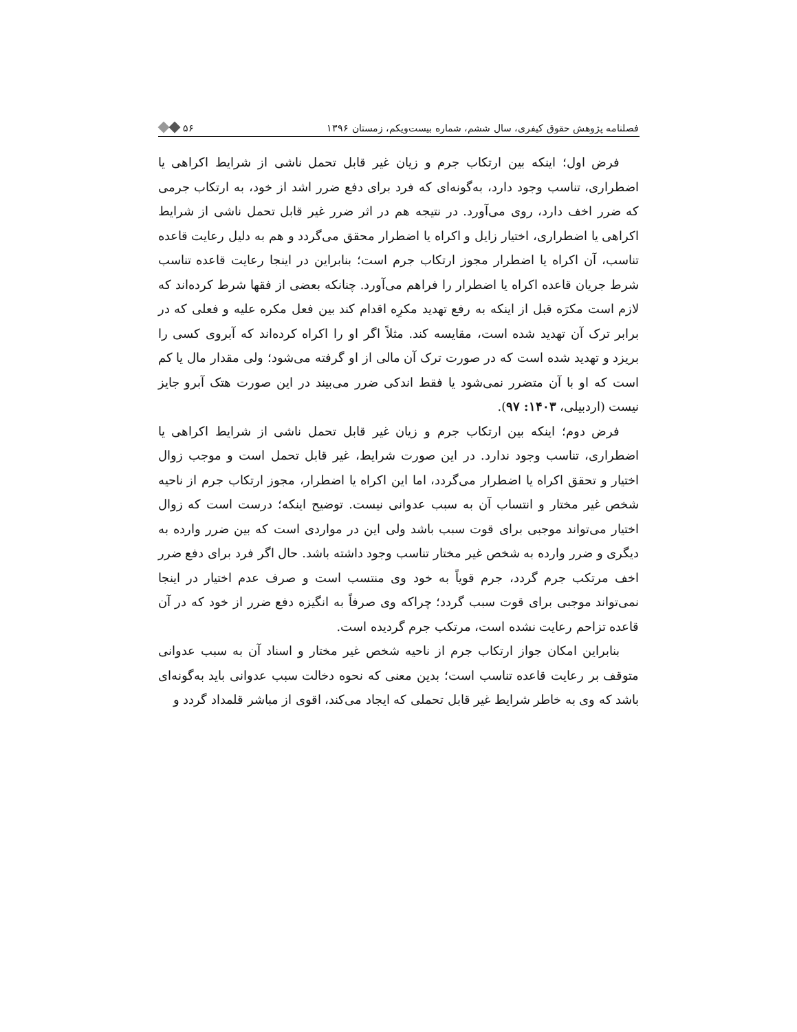فصلنامه پژوهش حقوق کیفری، سال ششم، شماره بیست‌ویکم، زمستان ۱۳۹۶ ۵۶
فرض اول؛ اینکه بین ارتکاب جرم و زیان غیر قابل تحمل ناشی از شرایط اکراهی یا اضطراری، تناسب وجود دارد، به‌گونه‌ای که فرد برای دفع ضرر اشد از خود، به ارتکاب جرمی که ضرر اخف دارد، روی می‌آورد. در نتیجه هم در اثر ضرر غیر قابل تحمل ناشی از شرایط اکراهی یا اضطراری، اختیار زایل و اکراه یا اضطرار محقق می‌گردد و هم به دلیل رعایت قاعده تناسب، آن اکراه یا اضطرار مجوز ارتکاب جرم است؛ بنابراین در اینجا رعایت قاعده تناسب شرط جریان قاعده اکراه یا اضطرار را فراهم می‌آورد. چنانکه بعضی از فقها شرط کرده‌اند که لازم است مکرَه قبل از اینکه به رفع تهدید مکرِه اقدام کند بین فعل مکره علیه و فعلی که در برابر ترک آن تهدید شده است، مقایسه کند. مثلاً اگر او را اکراه کرده‌اند که آبروی کسی را بریزد و تهدید شده است که در صورت ترک آن مالی از او گرفته می‌شود؛ ولی مقدار مال یا کم است که او با آن متضرر نمی‌شود یا فقط اندکی ضرر می‌بیند در این صورت هتک آبرو جایز نیست (اردبیلی، ۱۴۰۳: ۹۷).
فرض دوم؛ اینکه بین ارتکاب جرم و زیان غیر قابل تحمل ناشی از شرایط اکراهی یا اضطراری، تناسب وجود ندارد. در این صورت شرایط، غیر قابل تحمل است و موجب زوال اختیار و تحقق اکراه یا اضطرار می‌گردد، اما این اکراه یا اضطرار، مجوز ارتکاب جرم از ناحیه شخص غیر مختار و انتساب آن به سبب عدوانی نیست. توضیح اینکه؛ درست است که زوال اختیار می‌تواند موجبی برای قوت سبب باشد ولی این در مواردی است که بین ضرر وارده به دیگری و ضرر وارده به شخص غیر مختار تناسب وجود داشته باشد. حال اگر فرد برای دفع ضرر اخف مرتکب جرم گردد، جرم قویاً به خود وی منتسب است و صرف عدم اختیار در اینجا نمی‌تواند موجبی برای قوت سبب گردد؛ چراکه وی صرفاً به انگیزه دفع ضرر از خود که در آن قاعده تزاحم رعایت نشده است، مرتکب جرم گردیده است.
بنابراین امکان جواز ارتکاب جرم از ناحیه شخص غیر مختار و اسناد آن به سبب عدوانی متوقف بر رعایت قاعده تناسب است؛ بدین معنی که نحوه دخالت سبب عدوانی باید به‌گونه‌ای باشد که وی به خاطر شرایط غیر قابل تحملی که ایجاد می‌کند، اقوی از مباشر قلمداد گردد و